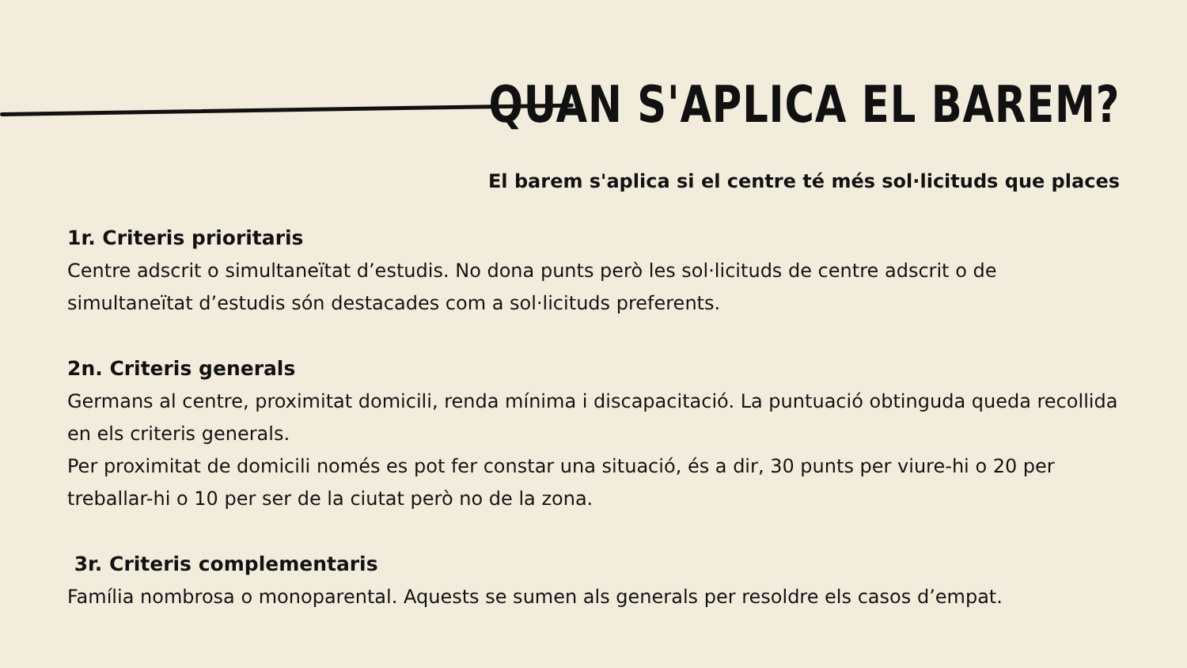QUAN S'APLICA EL BAREM?
El barem s'aplica si el centre té més sol·licituds que places
1r. Criteris prioritaris
Centre adscrit o simultaneïtat d’estudis. No dona punts però les sol·licituds de centre adscrit o de simultaneïtat d’estudis són destacades com a sol·licituds preferents.
2n. Criteris generals
Germans al centre, proximitat domicili, renda mínima i discapacitació. La puntuació obtinguda queda recollida en els criteris generals.
Per proximitat de domicili només es pot fer constar una situació, és a dir, 30 punts per viure-hi o 20 per treballar-hi o 10 per ser de la ciutat però no de la zona.
3r. Criteris complementaris
Família nombrosa o monoparental. Aquests se sumen als generals per resoldre els casos d’empat.